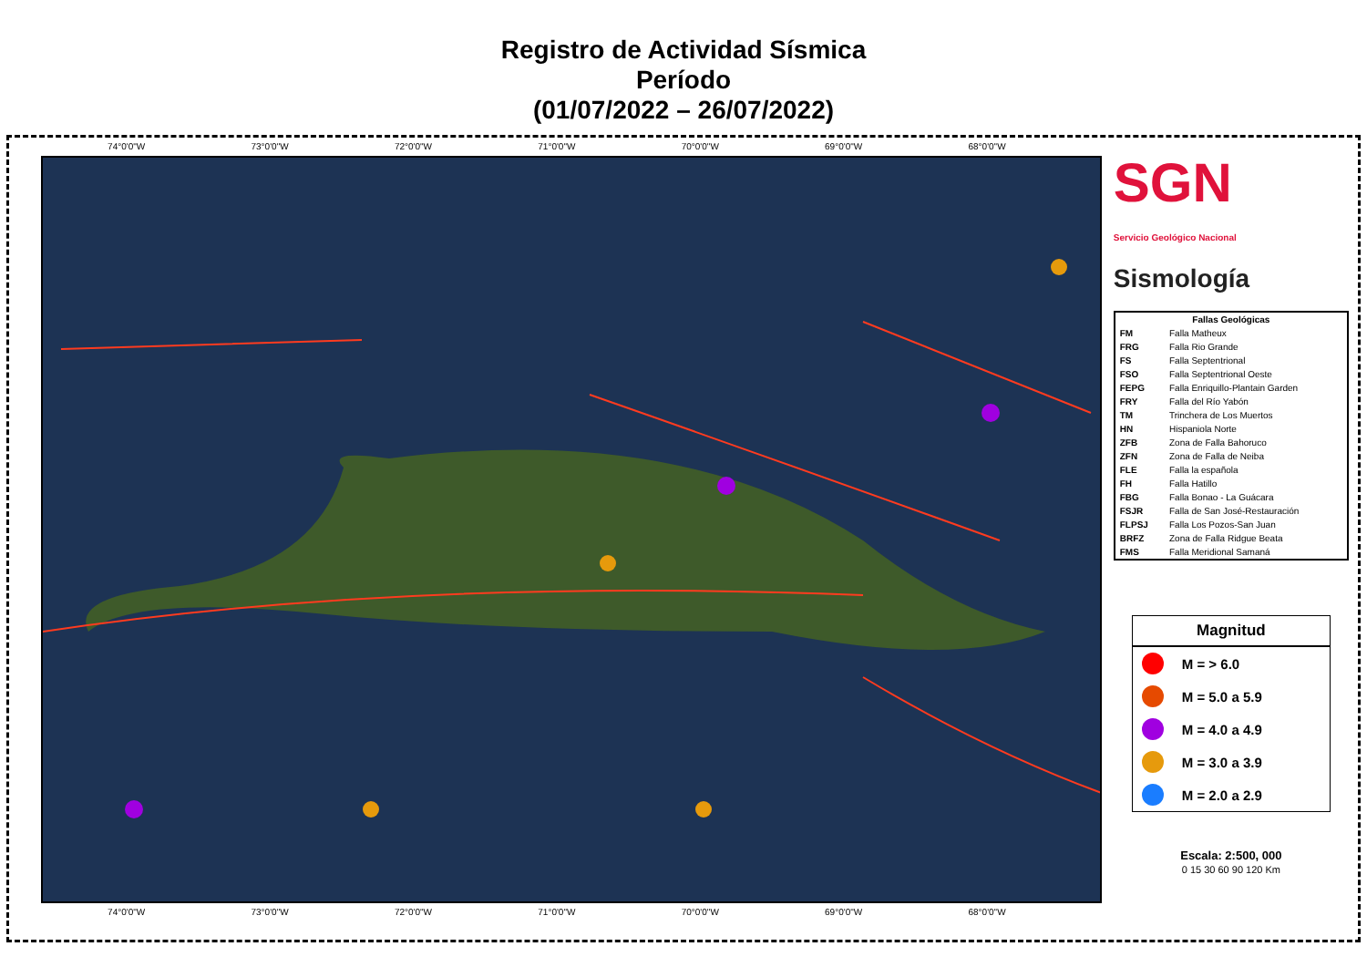Registro de Actividad Sísmica
Período
(01/07/2022 – 26/07/2022)
74°0'0"W 73°0'0"W 72°0'0"W 71°0'0"W 70°0'0"W 69°0'0"W 68°0'0"W
74°0'0"W 73°0'0"W 72°0'0"W 71°0'0"W 70°0'0"W 69°0'0"W 68°0'0"W
SGN
Servicio Geológico Nacional
Sismología
| Fallas Geológicas | |
| --- | --- |
| FM | Falla Matheux |
| FRG | Falla Rio Grande |
| FS | Falla Septentrional |
| FSO | Falla Septentrional Oeste |
| FEPG | Falla Enriquillo-Plantain Garden |
| FRY | Falla del Río Yabón |
| TM | Trinchera de Los Muertos |
| HN | Hispaniola Norte |
| ZFB | Zona de Falla Bahoruco |
| ZFN | Zona de Falla de Neiba |
| FLE | Falla la española |
| FH | Falla Hatillo |
| FBG | Falla Bonao - La Guácara |
| FSJR | Falla de San José-Restauración |
| FLPSJ | Falla Los Pozos-San Juan |
| BRFZ | Zona de Falla Ridgue Beata |
| FMS | Falla Meridional Samaná |
Magnitud
M = > 6.0
M = 5.0 a 5.9
M = 4.0 a 4.9
M = 3.0 a 3.9
M = 2.0 a 2.9
Escala: 2:500, 000
0 15 30 60 90 120 Km